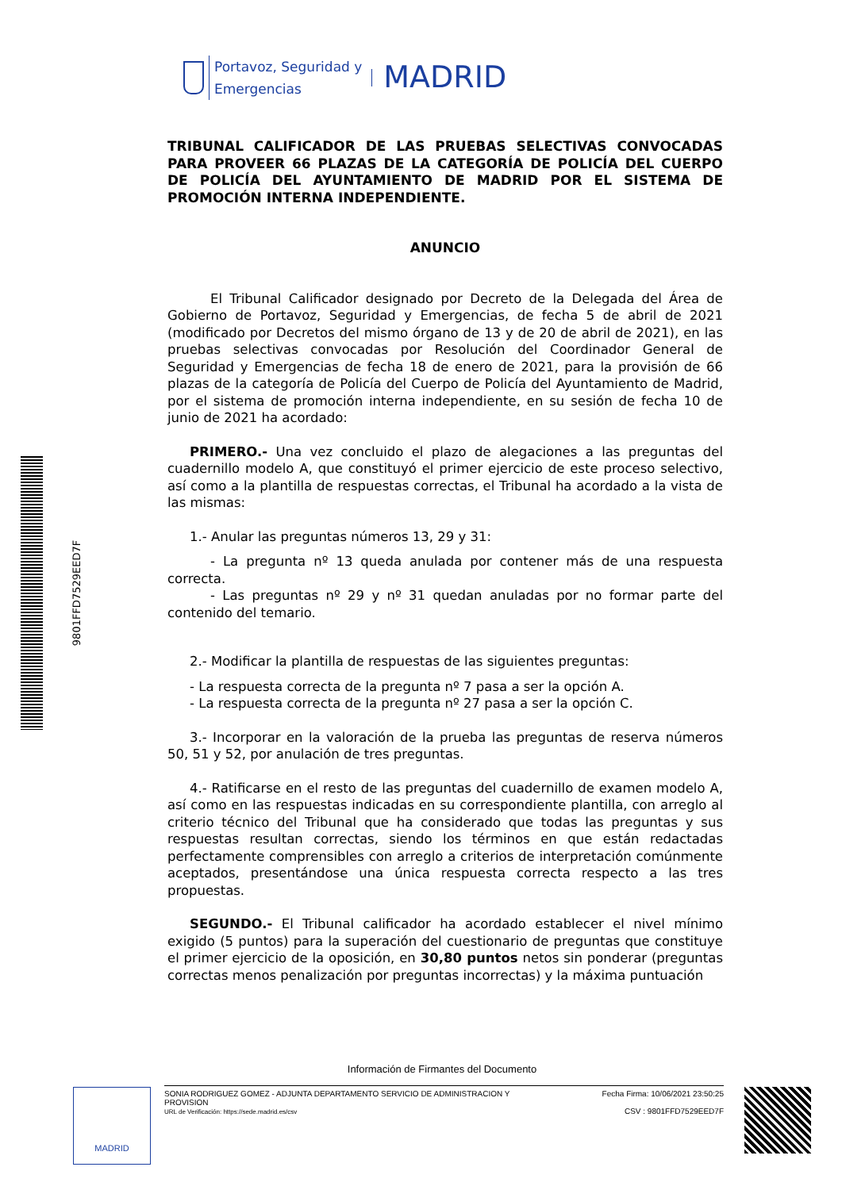9801FFD7529EED7F
Portavoz, Seguridad y
Emergencias
MADRID
TRIBUNAL CALIFICADOR DE LAS PRUEBAS SELECTIVAS CONVOCADAS PARA PROVEER 66 PLAZAS DE LA CATEGORÍA DE POLICÍA DEL CUERPO DE POLICÍA DEL AYUNTAMIENTO DE MADRID POR EL SISTEMA DE PROMOCIÓN INTERNA INDEPENDIENTE.
ANUNCIO
El Tribunal Calificador designado por Decreto de la Delegada del Área de Gobierno de Portavoz, Seguridad y Emergencias, de fecha 5 de abril de 2021 (modificado por Decretos del mismo órgano de 13 y de 20 de abril de 2021), en las pruebas selectivas convocadas por Resolución del Coordinador General de Seguridad y Emergencias de fecha 18 de enero de 2021, para la provisión de 66 plazas de la categoría de Policía del Cuerpo de Policía del Ayuntamiento de Madrid, por el sistema de promoción interna independiente, en su sesión de fecha 10 de junio de 2021 ha acordado:
PRIMERO.- Una vez concluido el plazo de alegaciones a las preguntas del cuadernillo modelo A, que constituyó el primer ejercicio de este proceso selectivo, así como a la plantilla de respuestas correctas, el Tribunal ha acordado a la vista de las mismas:
1.- Anular las preguntas números 13, 29 y 31:
- La pregunta nº 13 queda anulada por contener más de una respuesta correcta.
- Las preguntas nº 29 y nº 31 quedan anuladas por no formar parte del contenido del temario.
2.- Modificar la plantilla de respuestas de las siguientes preguntas:
- La respuesta correcta de la pregunta nº 7 pasa a ser la opción A.
- La respuesta correcta de la pregunta nº 27 pasa a ser la opción C.
3.- Incorporar en la valoración de la prueba las preguntas de reserva números 50, 51 y 52, por anulación de tres preguntas.
4.- Ratificarse en el resto de las preguntas del cuadernillo de examen modelo A, así como en las respuestas indicadas en su correspondiente plantilla, con arreglo al criterio técnico del Tribunal que ha considerado que todas las preguntas y sus respuestas resultan correctas, siendo los términos en que están redactadas perfectamente comprensibles con arreglo a criterios de interpretación comúnmente aceptados, presentándose una única respuesta correcta respecto a las tres propuestas.
SEGUNDO.- El Tribunal calificador ha acordado establecer el nivel mínimo exigido (5 puntos) para la superación del cuestionario de preguntas que constituye el primer ejercicio de la oposición, en 30,80 puntos netos sin ponderar (preguntas correctas menos penalización por preguntas incorrectas) y la máxima puntuación
Información de Firmantes del Documento
MADRID
SONIA RODRIGUEZ GOMEZ - ADJUNTA DEPARTAMENTO SERVICIO DE ADMINISTRACION Y
PROVISION
URL de Verificación: https://sede.madrid.es/csv
Fecha Firma: 10/06/2021 23:50:25
CSV : 9801FFD7529EED7F